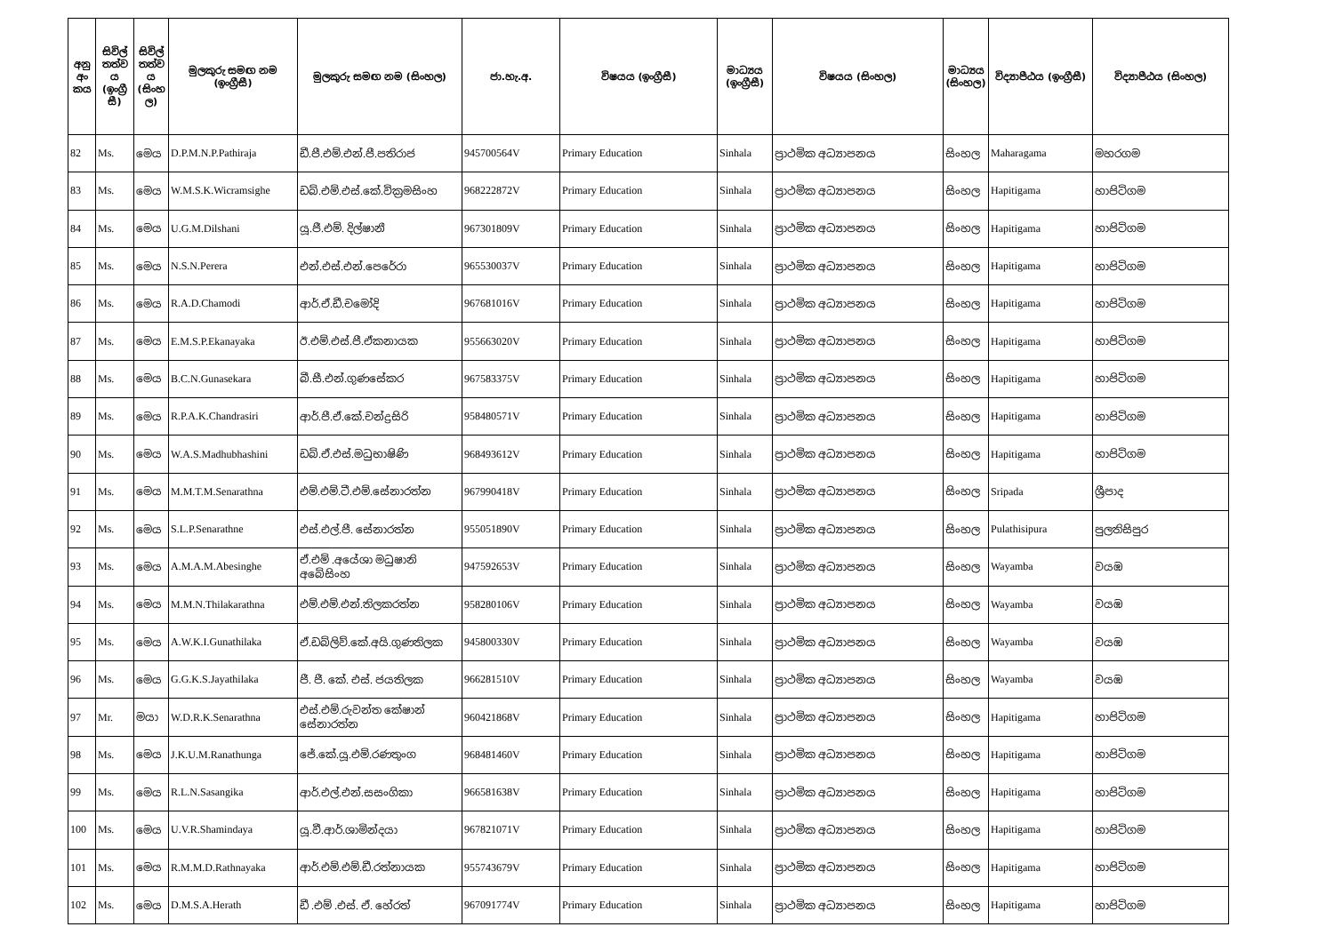| අනු අං කය | සිවිල් තත්ව ය (ඉංග්‍රී සී) | සිවිල් තත්ව ය (සිංහ ල) | මුලකුරු සමඟ නම (ඉංග්‍රීසී) | මුලකුරු සමඟ නම (සිංහල) | ජා.හැ.අ. | විෂයය (ඉංග්‍රීසී) | මාධ්‍යය (ඉංග්‍රීසී) | විෂයය (සිංහල) | මාධ්‍යය (සිංහල) | විද්‍යාපීඨය (ඉංග්‍රීසී) | විද්‍යාපීඨය (සිංහල) |
| --- | --- | --- | --- | --- | --- | --- | --- | --- | --- | --- | --- |
| 82 | Ms. | මෙය | D.P.M.N.P.Pathiraja | ඩී.පී.එම්.එන්.පී.පතිරාජ | 945700564V | Primary Education | Sinhala | ප්‍රාථමික අධ්‍යාපනය | සිංහල | Maharagama | මහරගම |
| 83 | Ms. | මෙය | W.M.S.K.Wicramsighe | ඩබ්.එම්.එස්.කේ.වික්‍රමසිංහ | 968222872V | Primary Education | Sinhala | ප්‍රාථමික අධ්‍යාපනය | සිංහල | Hapitigama | හාපිටිගම |
| 84 | Ms. | මෙය | U.G.M.Dilshani | යූ.ජී.එම්. දිල්ෂානී | 967301809V | Primary Education | Sinhala | ප්‍රාථමික අධ්‍යාපනය | සිංහල | Hapitigama | හාපිටිගම |
| 85 | Ms. | මෙය | N.S.N.Perera | එන්.එස්.එන්.පෙරේරා | 965530037V | Primary Education | Sinhala | ප්‍රාථමික අධ්‍යාපනය | සිංහල | Hapitigama | හාපිටිගම |
| 86 | Ms. | මෙය | R.A.D.Chamodi | ආර්.ඒ.ඩී.චමෝදි | 967681016V | Primary Education | Sinhala | ප්‍රාථමික අධ්‍යාපනය | සිංහල | Hapitigama | හාපිටිගම |
| 87 | Ms. | මෙය | E.M.S.P.Ekanayaka | ඊ.එම්.එස්.පී.ඒකනායක | 955663020V | Primary Education | Sinhala | ප්‍රාථමික අධ්‍යාපනය | සිංහල | Hapitigama | හාපිටිගම |
| 88 | Ms. | මෙය | B.C.N.Gunasekara | බී.සී.එන්.ගුණසේකර | 967583375V | Primary Education | Sinhala | ප්‍රාථමික අධ්‍යාපනය | සිංහල | Hapitigama | හාපිටිගම |
| 89 | Ms. | මෙය | R.P.A.K.Chandrasiri | ආර්.පී.ඒ.කේ.චන්ද්‍රසිරි | 958480571V | Primary Education | Sinhala | ප්‍රාථමික අධ්‍යාපනය | සිංහල | Hapitigama | හාපිටිගම |
| 90 | Ms. | මෙය | W.A.S.Madhubhashini | ඩබ්.ඒ.එස්.මධුභාෂිණි | 968493612V | Primary Education | Sinhala | ප්‍රාථමික අධ්‍යාපනය | සිංහල | Hapitigama | හාපිටිගම |
| 91 | Ms. | මෙය | M.M.T.M.Senarathna | එම්.එම්.ටී.එම්.සේනාරත්න | 967990418V | Primary Education | Sinhala | ප්‍රාථමික අධ්‍යාපනය | සිංහල | Sripada | ශ්‍රීපාද |
| 92 | Ms. | මෙය | S.L.P.Senarathne | එස්.එල්.පී. සේනාරත්න | 955051890V | Primary Education | Sinhala | ප්‍රාථමික අධ්‍යාපනය | සිංහල | Pulathisipura | පුලතිසිපුර |
| 93 | Ms. | මෙය | A.M.A.M.Abesinghe | ඒ.එම් .අයේශා මධුෂානි අබේසිංහ | 947592653V | Primary Education | Sinhala | ප්‍රාථමික අධ්‍යාපනය | සිංහල | Wayamba | වයඹ |
| 94 | Ms. | මෙය | M.M.N.Thilakarathna | එම්.එම්.එන්.තිලකරත්න | 958280106V | Primary Education | Sinhala | ප්‍රාථමික අධ්‍යාපනය | සිංහල | Wayamba | වයඹ |
| 95 | Ms. | මෙය | A.W.K.I.Gunathilaka | ඒ.ඩබ්ලිව්.කේ.අයි.ගුණතිලක | 945800330V | Primary Education | Sinhala | ප්‍රාථමික අධ්‍යාපනය | සිංහල | Wayamba | වයඹ |
| 96 | Ms. | මෙය | G.G.K.S.Jayathilaka | ජී. ජී. කේ. එස්. ජයතිලක | 966281510V | Primary Education | Sinhala | ප්‍රාථමික අධ්‍යාපනය | සිංහල | Wayamba | වයඹ |
| 97 | Mr. | මයා | W.D.R.K.Senarathna | එස්.එම්.රුවන්ත කේෂාන් සේනාරත්න | 960421868V | Primary Education | Sinhala | ප්‍රාථමික අධ්‍යාපනය | සිංහල | Hapitigama | හාපිටිගම |
| 98 | Ms. | මෙය | J.K.U.M.Ranathunga | ජේ.කේ.යූ.එම්.රණතුංග | 968481460V | Primary Education | Sinhala | ප්‍රාථමික අධ්‍යාපනය | සිංහල | Hapitigama | හාපිටිගම |
| 99 | Ms. | මෙය | R.L.N.Sasangika | ආර්.එල්.එන්.සසංගිකා | 966581638V | Primary Education | Sinhala | ප්‍රාථමික අධ්‍යාපනය | සිංහල | Hapitigama | හාපිටිගම |
| 100 | Ms. | මෙය | U.V.R.Shamindaya | යූ.වී.ආර්.ශාමින්දයා | 967821071V | Primary Education | Sinhala | ප්‍රාථමික අධ්‍යාපනය | සිංහල | Hapitigama | හාපිටිගම |
| 101 | Ms. | මෙය | R.M.M.D.Rathnayaka | ආර්.එම්.එම්.ඩී.රත්නායක | 955743679V | Primary Education | Sinhala | ප්‍රාථමික අධ්‍යාපනය | සිංහල | Hapitigama | හාපිටිගම |
| 102 | Ms. | මෙය | D.M.S.A.Herath | ඩී .එම් .එස්. ඒ. හේරත් | 967091774V | Primary Education | Sinhala | ප්‍රාථමික අධ්‍යාපනය | සිංහල | Hapitigama | හාපිටිගම |